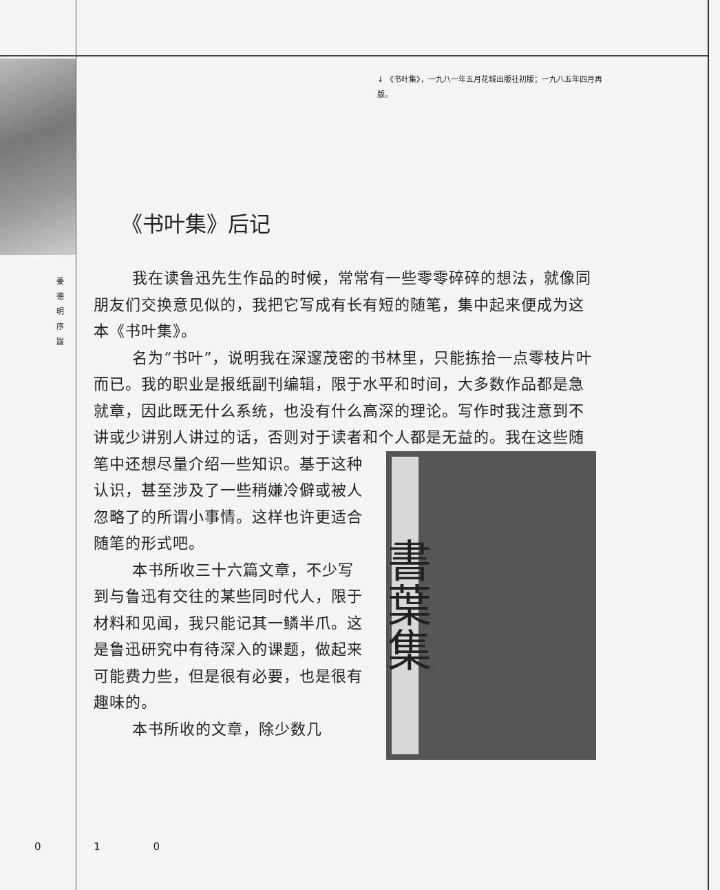姜 德 明 序 跋
↓ 《书叶集》，一九八一年五月花城出版社初版；一九八五年四月再版。
《书叶集》后记
我在读鲁迅先生作品的时候，常常有一些零零碎碎的想法，就像同朋友们交换意见似的，我把它写成有长有短的随笔，集中起来便成为这本《书叶集》。
名为“书叶”，说明我在深邃茂密的书林里，只能拣拾一点零枝片叶而已。我的职业是报纸副刊编辑，限于水平和时间，大多数作品都是急就章，因此既无什么系统，也没有什么高深的理论。写作时我注意到不讲或少讲别人讲过的话，否则对于读者和个人都是无益的。我在这些随笔中还想尽量介 書葉集 绍一些知识。基于这种认识，甚至涉及了一些稍嫌冷僻或被人忽略了的所谓小事情。这样也许更适合随笔的形式吧。
本书所收三十六篇文章，不少写到与鲁迅有交往的某些同时代人，限于材料和见闻，我只能记其一鳞半爪。这是鲁迅研究中有待深入的课题，做起来可能费力些，但是很有必要，也是很有趣味的。
本书所收的文章，除少数几
0 1 0